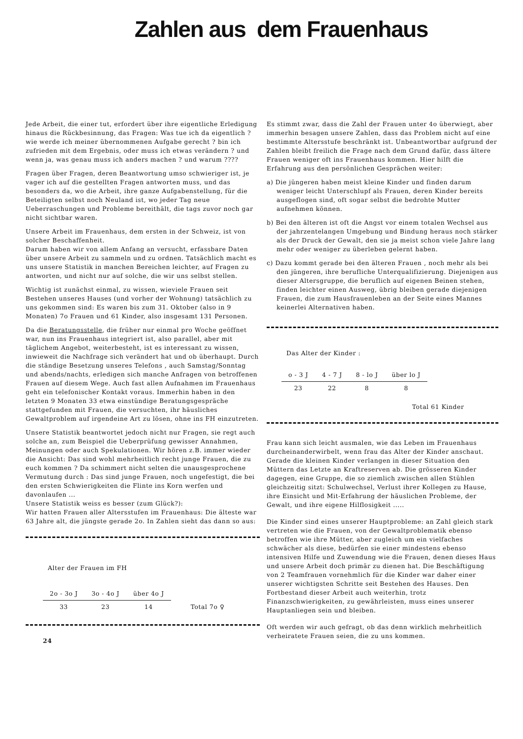Zahlen aus dem Frauenhaus
Jede Arbeit, die einer tut, erfordert über ihre eigentliche Erledigung hinaus die Rückbesinnung, das Fragen: Was tue ich da eigentlich ? wie werde ich meiner übernommenen Aufgabe gerecht ? bin ich zufrieden mit dem Ergebnis, oder muss ich etwas verändern ? und wenn ja, was genau muss ich anders machen ? und warum ????
Fragen über Fragen, deren Beantwortung umso schwieriger ist, je vager ich auf die gestellten Fragen antworten muss, und das besonders da, wo die Arbeit, ihre ganze Aufgabenstellung, für die Beteiligten selbst noch Neuland ist, wo jeder Tag neue Ueberraschungen und Probleme bereithält, die tags zuvor noch gar nicht sichtbar waren.
Unsere Arbeit im Frauenhaus, dem ersten in der Schweiz, ist von solcher Beschaffenheit.
Darum haben wir von allem Anfang an versucht, erfassbare Daten über unsere Arbeit zu sammeln und zu ordnen. Tatsächlich macht es uns unsere Statistik in manchen Bereichen leichter, auf Fragen zu antworten, und nicht nur auf solche, die wir uns selbst stellen.
Wichtig ist zunächst einmal, zu wissen, wieviele Frauen seit Bestehen unseres Hauses (und vorher der Wohnung) tatsächlich zu uns gekommen sind: Es waren bis zum 31. Oktober (also in 9 Monaten) 7o Frauen und 61 Kinder, also insgesamt 131 Personen.
Da die Beratungsstelle, die früher nur einmal pro Woche geöffnet war, nun ins Frauenhaus integriert ist, also parallel, aber mit täglichem Angebot, weiterbesteht, ist es interessant zu wissen, inwieweit die Nachfrage sich verändert hat und ob überhaupt. Durch die ständige Besetzung unseres Telefons , auch Samstag/Sonntag und abends/nachts, erledigen sich manche Anfragen von betroffenen Frauen auf diesem Wege. Auch fast allen Aufnahmen im Frauenhaus geht ein telefonischer Kontakt voraus. Immerhin haben in den letzten 9 Monaten 33 etwa einstündige Beratungsgespräche stattgefunden mit Frauen, die versuchten, ihr häusliches Gewaltproblem auf irgendeine Art zu lösen, ohne ins FH einzutreten.
Unsere Statistik beantwortet jedoch nicht nur Fragen, sie regt auch solche an, zum Beispiel die Ueberprüfung gewisser Annahmen, Meinungen oder auch Spekulationen. Wir hören z.B. immer wieder die Ansicht: Das sind wohl mehrheitlich recht junge Frauen, die zu euch kommen ? Da schimmert nicht selten die unausgesprochene Vermutung durch : Das sind junge Frauen, noch ungefestigt, die bei den ersten Schwierigkeiten die Flinte ins Korn werfen und davonlaufen ...
Unsere Statistik weiss es besser (zum Glück?):
Wir hatten Frauen aller Altersstufen im Frauenhaus: Die älteste war 63 Jahre alt, die jüngste gerade 2o. In Zahlen sieht das dann so aus:
Alter der Frauen im FH
| 2o - 3o J | 3o - 4o J | über 4o J | |
| 33 | 23 | 14 | Total 7o ♀ |
24
Es stimmt zwar, dass die Zahl der Frauen unter 4o überwiegt, aber immerhin besagen unsere Zahlen, dass das Problem nicht auf eine bestimmte Altersstufe beschränkt ist. Unbeantwortbar aufgrund der Zahlen bleibt freilich die Frage nach dem Grund dafür, dass ältere Frauen weniger oft ins Frauenhaus kommen. Hier hilft die Erfahrung aus den persönlichen Gesprächen weiter:
a) Die jüngeren haben meist kleine Kinder und finden darum weniger leicht Unterschlupf als Frauen, deren Kinder bereits ausgeflogen sind, oft sogar selbst die bedrohte Mutter aufnehmen können.
b) Bei den älteren ist oft die Angst vor einem totalen Wechsel aus der jahrzentelangen Umgebung und Bindung heraus noch stärker als der Druck der Gewalt, den sie ja meist schon viele Jahre lang mehr oder weniger zu überleben gelernt haben.
c) Dazu kommt gerade bei den älteren Frauen , noch mehr als bei den jüngeren, ihre berufliche Unterqualifizierung. Diejenigen aus dieser Altersgruppe, die beruflich auf eigenen Beinen stehen, finden leichter einen Ausweg, übrig bleiben gerade diejenigen Frauen, die zum Hausfrauenleben an der Seite eines Mannes keinerlei Alternativen haben.
Das Alter der Kinder :
| o - 3 J | 4 - 7 J | 8 - lo J | über lo J |
| 23 | 22 | 8 | 8 |
Total 61 Kinder
Frau kann sich leicht ausmalen, wie das Leben im Frauenhaus durcheinanderwirbelt, wenn frau das Alter der Kinder anschaut. Gerade die kleinen Kinder verlangen in dieser Situation den Müttern das Letzte an Kraftreserven ab. Die grösseren Kinder dagegen, eine Gruppe, die so ziemlich zwischen allen Stühlen gleichzeitig sitzt: Schulwechsel, Verlust ihrer Kollegen zu Hause, ihre Einsicht und Mit-Erfahrung der häuslichen Probleme, der Gewalt, und ihre eigene Hilflosigkeit .....
Die Kinder sind eines unserer Hauptprobleme: an Zahl gleich stark vertreten wie die Frauen, von der Gewaltproblematik ebenso betroffen wie ihre Mütter, aber zugleich um ein vielfaches schwächer als diese, bedürfen sie einer mindestens ebenso intensiven Hilfe und Zuwendung wie die Frauen, denen dieses Haus und unsere Arbeit doch primär zu dienen hat. Die Beschäftigung von 2 Teamfrauen vornehmlich für die Kinder war daher einer unserer wichtigsten Schritte seit Bestehen des Hauses. Den Fortbestand dieser Arbeit auch weiterhin, trotz Finanzschwierigkeiten, zu gewährleisten, muss eines unserer Hauptanliegen sein und bleiben.
Oft werden wir auch gefragt, ob das denn wirklich mehrheitlich verheiratete Frauen seien, die zu uns kommen.